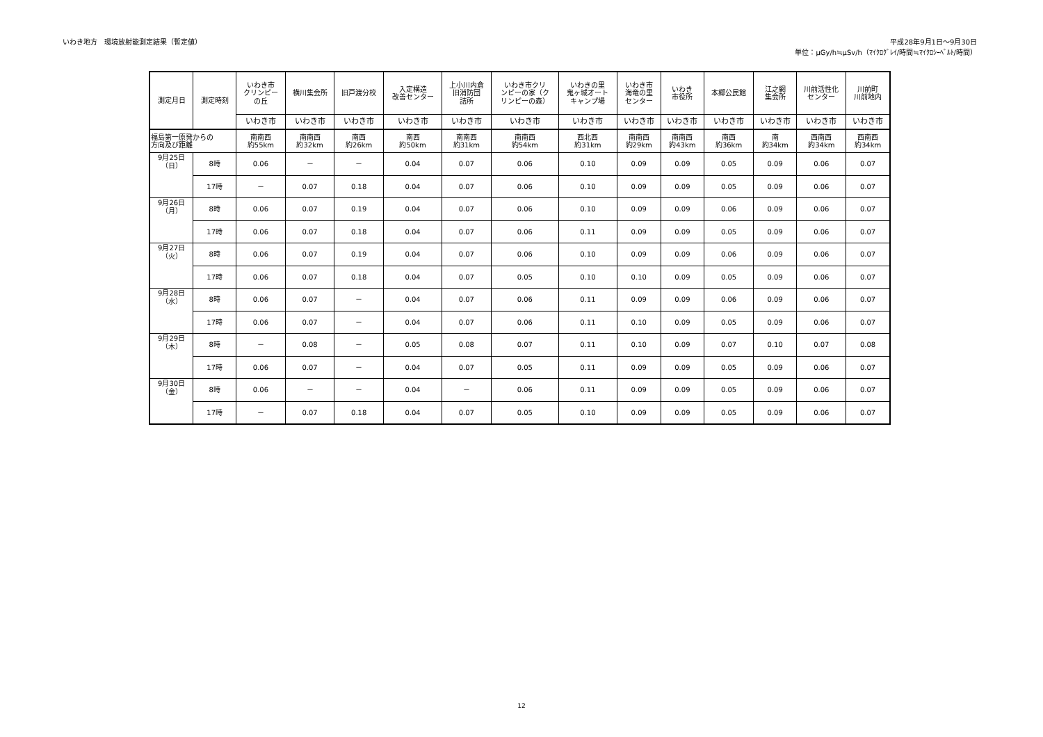いわき地方　環境放射能測定結果（暫定値）
平成28年9月1日～9月30日
単位：μGy/h≒μSv/h（ﾏｲｸﾛｸﾞﾚｲ/時間≒ﾏｲｸﾛｼｰﾍﾞﾙﾄ/時間）
| 測定月日 | 測定時刻 | いわき市 クリンピー の丘 | 横川集会所 | 旧戸渡分校 | 入定構造 改善センター | 上小川内倉 旧消防団 詰所 | いわき市クリ ンピーの家（ク リンピーの森） | いわきの里 鬼ヶ城オート キャンプ場 | いわき市 海竜の里 センター | いわき 市役所 | 本郷公民館 | 江之網 集会所 | 川前活性化 センター | 川前町 川前地内 |
| --- | --- | --- | --- | --- | --- | --- | --- | --- | --- | --- | --- | --- | --- | --- |
| | | いわき市 | いわき市 | いわき市 | いわき市 | いわき市 | いわき市 | いわき市 | いわき市 | いわき市 | いわき市 | いわき市 | いわき市 | いわき市 |
| 福島第一原発からの 方向及び距離 | | 南南西 約55km | 南南西 約32km | 南西 約26km | 南西 約50km | 南南西 約31km | 南南西 約54km | 西北西 約31km | 南南西 約29km | 南南西 約43km | 南西 約36km | 南 約34km | 西南西 約34km | 西南西 約34km |
| 9月25日 （日） | 8時 | 0.06 | － | － | 0.04 | 0.07 | 0.06 | 0.10 | 0.09 | 0.09 | 0.05 | 0.09 | 0.06 | 0.07 |
| | 17時 | － | 0.07 | 0.18 | 0.04 | 0.07 | 0.06 | 0.10 | 0.09 | 0.09 | 0.05 | 0.09 | 0.06 | 0.07 |
| 9月26日 （月） | 8時 | 0.06 | 0.07 | 0.19 | 0.04 | 0.07 | 0.06 | 0.10 | 0.09 | 0.09 | 0.06 | 0.09 | 0.06 | 0.07 |
| | 17時 | 0.06 | 0.07 | 0.18 | 0.04 | 0.07 | 0.06 | 0.11 | 0.09 | 0.09 | 0.05 | 0.09 | 0.06 | 0.07 |
| 9月27日 （火） | 8時 | 0.06 | 0.07 | 0.19 | 0.04 | 0.07 | 0.06 | 0.10 | 0.09 | 0.09 | 0.06 | 0.09 | 0.06 | 0.07 |
| | 17時 | 0.06 | 0.07 | 0.18 | 0.04 | 0.07 | 0.05 | 0.10 | 0.10 | 0.09 | 0.05 | 0.09 | 0.06 | 0.07 |
| 9月28日 （水） | 8時 | 0.06 | 0.07 | － | 0.04 | 0.07 | 0.06 | 0.11 | 0.09 | 0.09 | 0.06 | 0.09 | 0.06 | 0.07 |
| | 17時 | 0.06 | 0.07 | － | 0.04 | 0.07 | 0.06 | 0.11 | 0.10 | 0.09 | 0.05 | 0.09 | 0.06 | 0.07 |
| 9月29日 （木） | 8時 | － | 0.08 | － | 0.05 | 0.08 | 0.07 | 0.11 | 0.10 | 0.09 | 0.07 | 0.10 | 0.07 | 0.08 |
| | 17時 | 0.06 | 0.07 | － | 0.04 | 0.07 | 0.05 | 0.11 | 0.09 | 0.09 | 0.05 | 0.09 | 0.06 | 0.07 |
| 9月30日 （金） | 8時 | 0.06 | － | － | 0.04 | － | 0.06 | 0.11 | 0.09 | 0.09 | 0.05 | 0.09 | 0.06 | 0.07 |
| | 17時 | － | 0.07 | 0.18 | 0.04 | 0.07 | 0.05 | 0.10 | 0.09 | 0.09 | 0.05 | 0.09 | 0.06 | 0.07 |
12